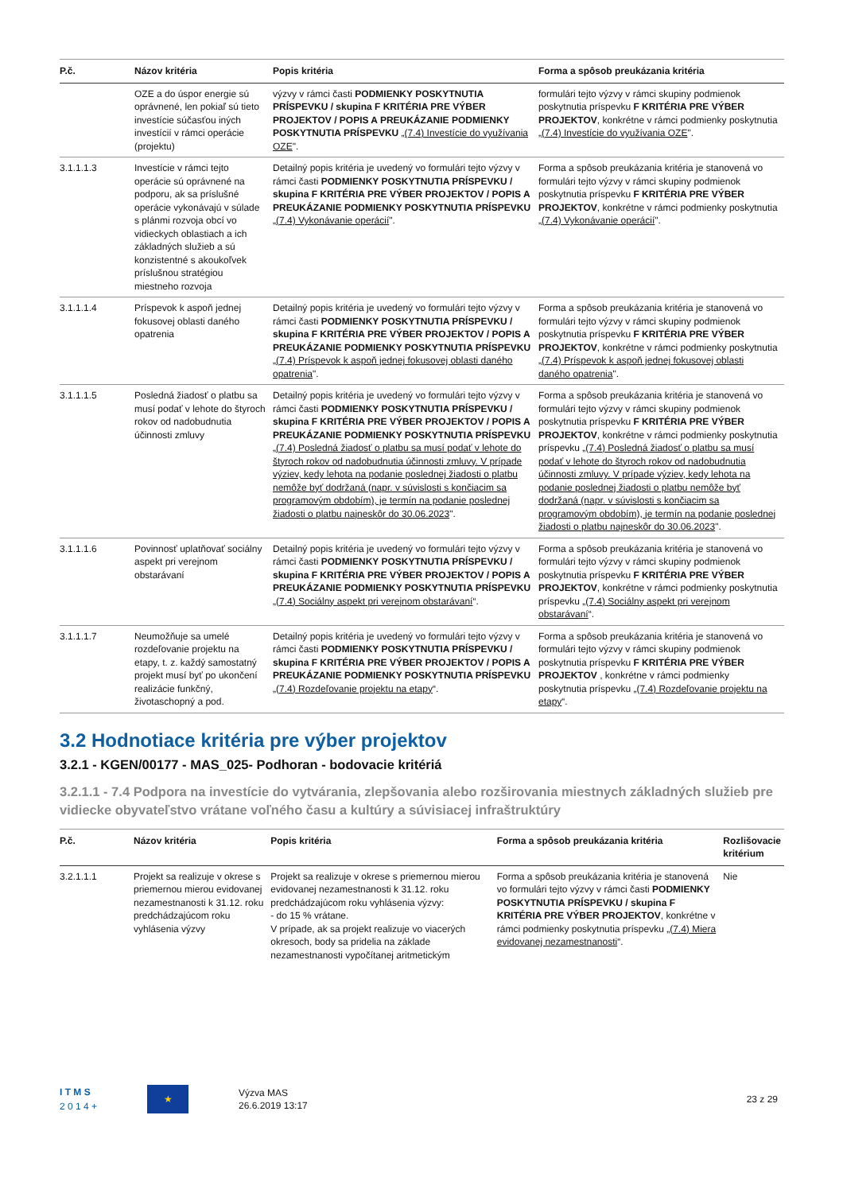| P.č. | Názov kritéria | Popis kritéria | Forma a spôsob preukázania kritéria |
| --- | --- | --- | --- |
| | OZE a do úspor energie sú oprávnené, len pokiaľ sú tieto investície súčasťou iných investícií v rámci operácie (projektu) | výzvy v rámci časti PODMIENKY POSKYTNUTIA PRÍSPEVKU / skupina F KRITÉRIA PRE VÝBER PROJEKTOV / POPIS A PREUKÁZANIE PODMIENKY POSKYTNUTIA PRÍSPEVKU „(7.4) Investície do využívania OZE ". | formulári tejto výzvy v rámci skupiny podmienok poskytnutia príspevku F KRITÉRIA PRE VÝBER PROJEKTOV , konkrétne v rámci podmienky poskytnutia „(7.4) Investície do využívania OZE ". |
| 3.1.1.1.3 | Investície v rámci tejto operácie sú oprávnené na podporu, ak sa príslušné operácie vykonávajú v súlade s plánmi rozvoja obcí vo vidieckych oblastiach a ich základných služieb a sú konzistentné s akoukoľvek príslušnou stratégiou miestneho rozvoja | Detailný popis kritéria je uvedený vo formulári tejto výzvy v rámci časti PODMIENKY POSKYTNUTIA PRÍSPEVKU / skupina F KRITÉRIA PRE VÝBER PROJEKTOV / POPIS A PREUKÁZANIE PODMIENKY POSKYTNUTIA PRÍSPEVKU „(7.4) Vykonávanie operácií ". | Forma a spôsob preukázania kritéria je stanovená vo formulári tejto výzvy v rámci skupiny podmienok poskytnutia príspevku F KRITÉRIA PRE VÝBER PROJEKTOV , konkrétne v rámci podmienky poskytnutia „(7.4) Vykonávanie operácií ". |
| 3.1.1.1.4 | Príspevok k aspoň jednej fokusovej oblasti daného opatrenia | Detailný popis kritéria je uvedený vo formulári tejto výzvy v rámci časti PODMIENKY POSKYTNUTIA PRÍSPEVKU / skupina F KRITÉRIA PRE VÝBER PROJEKTOV / POPIS A PREUKÁZANIE PODMIENKY POSKYTNUTIA PRÍSPEVKU „(7.4) Príspevok k aspoň jednej fokusovej oblasti daného opatrenia ". | Forma a spôsob preukázania kritéria je stanovená vo formulári tejto výzvy v rámci skupiny podmienok poskytnutia príspevku F KRITÉRIA PRE VÝBER PROJEKTOV , konkrétne v rámci podmienky poskytnutia „(7.4) Príspevok k aspoň jednej fokusovej oblasti daného opatrenia ". |
| 3.1.1.1.5 | Posledná žiadosť o platbu sa musí podať v lehote do štyroch rokov od nadobudnutia účinnosti zmluvy | Detailný popis kritéria je uvedený vo formulári tejto výzvy v rámci časti PODMIENKY POSKYTNUTIA PRÍSPEVKU / skupina F KRITÉRIA PRE VÝBER PROJEKTOV / POPIS A PREUKÁZANIE PODMIENKY POSKYTNUTIA PRÍSPEVKU „(7.4) Posledná žiadosť o platbu sa musí podať v lehote do štyroch rokov od nadobudnutia účinnosti zmluvy. V prípade výziev, kedy lehota na podanie poslednej žiadosti o platbu nemôže byť dodržaná (napr. v súvislosti s končiacim sa programovým obdobím), je termín na podanie poslednej žiadosti o platbu najneskôr do 30.06.2023 ". | Forma a spôsob preukázania kritéria je stanovená vo formulári tejto výzvy v rámci skupiny podmienok poskytnutia príspevku F KRITÉRIA PRE VÝBER PROJEKTOV , konkrétne v rámci podmienky poskytnutia príspevku „(7.4) Posledná žiadosť o platbu sa musí podať v lehote do štyroch rokov od nadobudnutia účinnosti zmluvy. V prípade výziev, kedy lehota na podanie poslednej žiadosti o platbu nemôže byť dodržaná (napr. v súvislosti s končiacim sa programovým obdobím), je termín na podanie poslednej žiadosti o platbu najneskôr do 30.06.2023 ". |
| 3.1.1.1.6 | Povinnosť uplatňovať sociálny aspekt pri verejnom obstarávaní | Detailný popis kritéria je uvedený vo formulári tejto výzvy v rámci časti PODMIENKY POSKYTNUTIA PRÍSPEVKU / skupina F KRITÉRIA PRE VÝBER PROJEKTOV / POPIS A PREUKÁZANIE PODMIENKY POSKYTNUTIA PRÍSPEVKU „(7.4) Sociálny aspekt pri verejnom obstarávaní “. | Forma a spôsob preukázania kritéria je stanovená vo formulári tejto výzvy v rámci skupiny podmienok poskytnutia príspevku F KRITÉRIA PRE VÝBER PROJEKTOV , konkrétne v rámci podmienky poskytnutia príspevku „(7.4) Sociálny aspekt pri verejnom obstarávaní “. |
| 3.1.1.1.7 | Neumožňuje sa umelé rozdeľovanie projektu na etapy, t. z. každý samostatný projekt musí byť po ukončení realizácie funkčný, životaschopný a pod. | Detailný popis kritéria je uvedený vo formulári tejto výzvy v rámci časti PODMIENKY POSKYTNUTIA PRÍSPEVKU / skupina F KRITÉRIA PRE VÝBER PROJEKTOV / POPIS A PREUKÁZANIE PODMIENKY POSKYTNUTIA PRÍSPEVKU „(7.4) Rozdeľovanie projektu na etapy “. | Forma a spôsob preukázania kritéria je stanovená vo formulári tejto výzvy v rámci skupiny podmienok poskytnutia príspevku F KRITÉRIA PRE VÝBER PROJEKTOV , konkrétne v rámci podmienky poskytnutia príspevku „(7.4) Rozdeľovanie projektu na etapy “. |
3.2 Hodnotiace kritéria pre výber projektov
3.2.1 - KGEN/00177 - MAS_025- Podhoran - bodovacie kritériá
3.2.1.1 - 7.4 Podpora na investície do vytvárania, zlepšovania alebo rozširovania miestnych základných služieb pre vidiecke obyvateľstvo vrátane voľného času a kultúry a súvisiacej infraštruktúry
| P.č. | Názov kritéria | Popis kritéria | Forma a spôsob preukázania kritéria | Rozlišovacie kritérium |
| --- | --- | --- | --- | --- |
| 3.2.1.1.1 | Projekt sa realizuje v okrese s priemernou mierou evidovanej nezamestnanosti k 31.12. roku predchádzajúcom roku vyhlásenia výzvy | Projekt sa realizuje v okrese s priemernou mierou evidovanej nezamestnanosti k 31.12. roku predchádzajúcom roku vyhlásenia výzvy: - do 15 % vrátane. V prípade, ak sa projekt realizuje vo viacerých okresoch, body sa pridelia na základe nezamestnanosti vypočítanej aritmetickým | Forma a spôsob preukázania kritéria je stanovená vo formulári tejto výzvy v rámci časti PODMIENKY POSKYTNUTIA PRÍSPEVKU / skupina F KRITÉRIA PRE VÝBER PROJEKTOV , konkrétne v rámci podmienky poskytnutia príspevku „(7.4) Miera evidovanej nezamestnanosti “. | Nie |
I T M S
2 0 1 4 +
★
Výzva MAS
26.6.2019 13:17
23 z 29